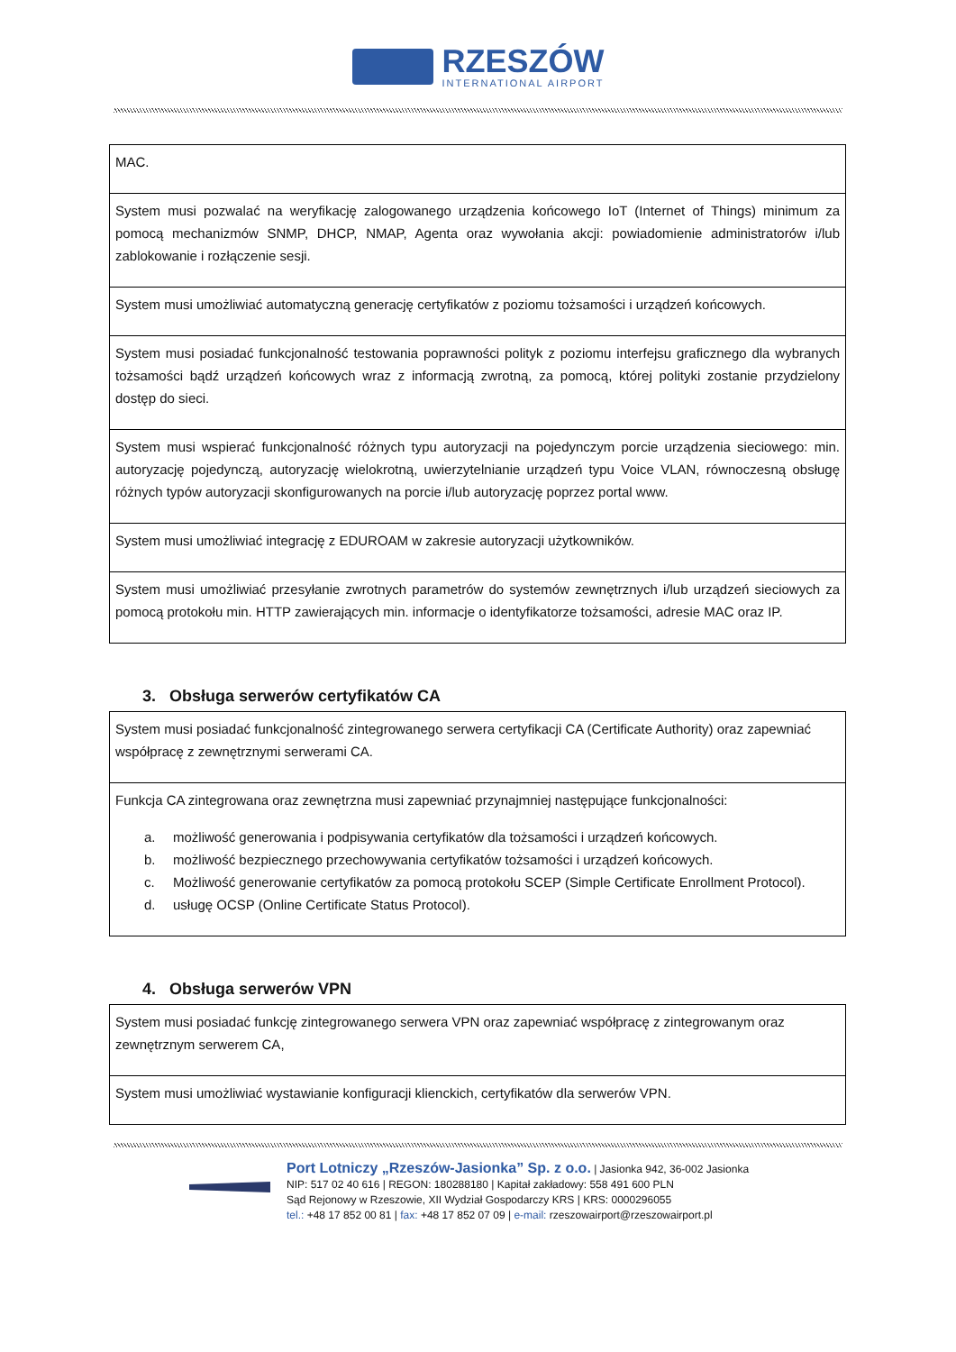RZESZÓW
INTERNATIONAL AIRPORT
| MAC. |
| System musi pozwalać na weryfikację zalogowanego urządzenia końcowego IoT (Internet of Things) minimum za pomocą mechanizmów SNMP, DHCP, NMAP, Agenta oraz wywołania akcji: powiadomienie administratorów i/lub zablokowanie i rozłączenie sesji. |
| System musi umożliwiać automatyczną generację certyfikatów z poziomu tożsamości i urządzeń końcowych. |
| System musi posiadać funkcjonalność testowania poprawności polityk z poziomu interfejsu graficznego dla wybranych tożsamości bądź urządzeń końcowych wraz z informacją zwrotną, za pomocą, której polityki zostanie przydzielony dostęp do sieci. |
| System musi wspierać funkcjonalność różnych typu autoryzacji na pojedynczym porcie urządzenia sieciowego: min. autoryzację pojedynczą, autoryzację wielokrotną, uwierzytelnianie urządzeń typu Voice VLAN, równoczesną obsługę różnych typów autoryzacji skonfigurowanych na porcie i/lub autoryzację poprzez portal www. |
| System musi umożliwiać integrację z EDUROAM w zakresie autoryzacji użytkowników. |
| System musi umożliwiać przesyłanie zwrotnych parametrów do systemów zewnętrznych i/lub urządzeń sieciowych za pomocą protokołu min. HTTP zawierających min. informacje o identyfikatorze tożsamości, adresie MAC oraz IP. |
3. Obsługa serwerów certyfikatów CA
| System musi posiadać funkcjonalność zintegrowanego serwera certyfikacji CA (Certificate Authority) oraz zapewniać współpracę z zewnętrznymi serwerami CA. |
| Funkcja CA zintegrowana oraz zewnętrzna musi zapewniać przynajmniej następujące funkcjonalności: a. możliwość generowania i podpisywania certyfikatów dla tożsamości i urządzeń końcowych. b. możliwość bezpiecznego przechowywania certyfikatów tożsamości i urządzeń końcowych. c. Możliwość generowanie certyfikatów za pomocą protokołu SCEP (Simple Certificate Enrollment Protocol). d. usługę OCSP (Online Certificate Status Protocol). |
4. Obsługa serwerów VPN
| System musi posiadać funkcję zintegrowanego serwera VPN oraz zapewniać współpracę z zintegrowanym oraz zewnętrznym serwerem CA, |
| System musi umożliwiać wystawianie konfiguracji klienckich, certyfikatów dla serwerów VPN. |
Port Lotniczy „Rzeszów-Jasionka” Sp. z o.o. | Jasionka 942, 36-002 Jasionka
NIP: 517 02 40 616 | REGON: 180288180 | Kapitał zakładowy: 558 491 600 PLN
Sąd Rejonowy w Rzeszowie, XII Wydział Gospodarczy KRS | KRS: 0000296055
tel.: +48 17 852 00 81 | fax: +48 17 852 07 09 | e-mail: rzeszowairport@rzeszowairport.pl